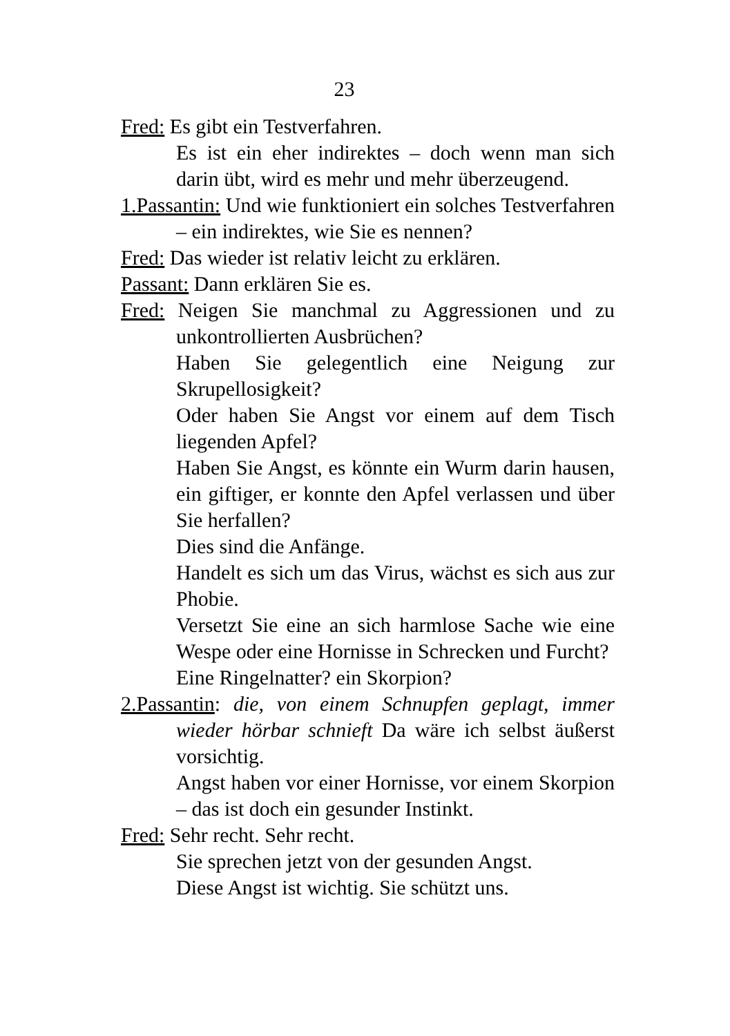23
Fred: Es gibt ein Testverfahren.
Es ist ein eher indirektes – doch wenn man sich darin übt, wird es mehr und mehr überzeugend.
1.Passantin: Und wie funktioniert ein solches Testverfahren – ein indirektes, wie Sie es nennen?
Fred: Das wieder ist relativ leicht zu erklären.
Passant: Dann erklären Sie es.
Fred: Neigen Sie manchmal zu Aggressionen und zu unkontrollierten Ausbrüchen?
Haben Sie gelegentlich eine Neigung zur Skrupellosigkeit?
Oder haben Sie Angst vor einem auf dem Tisch liegenden Apfel?
Haben Sie Angst, es könnte ein Wurm darin hausen, ein giftiger, er konnte den Apfel verlassen und über Sie herfallen?
Dies sind die Anfänge.
Handelt es sich um das Virus, wächst es sich aus zur Phobie.
Versetzt Sie eine an sich harmlose Sache wie eine Wespe oder eine Hornisse in Schrecken und Furcht?
Eine Ringelnatter? ein Skorpion?
2.Passantin: die, von einem Schnupfen geplagt, immer wieder hörbar schnieft Da wäre ich selbst äußerst vorsichtig.
Angst haben vor einer Hornisse, vor einem Skorpion – das ist doch ein gesunder Instinkt.
Fred: Sehr recht. Sehr recht.
Sie sprechen jetzt von der gesunden Angst.
Diese Angst ist wichtig. Sie schützt uns.